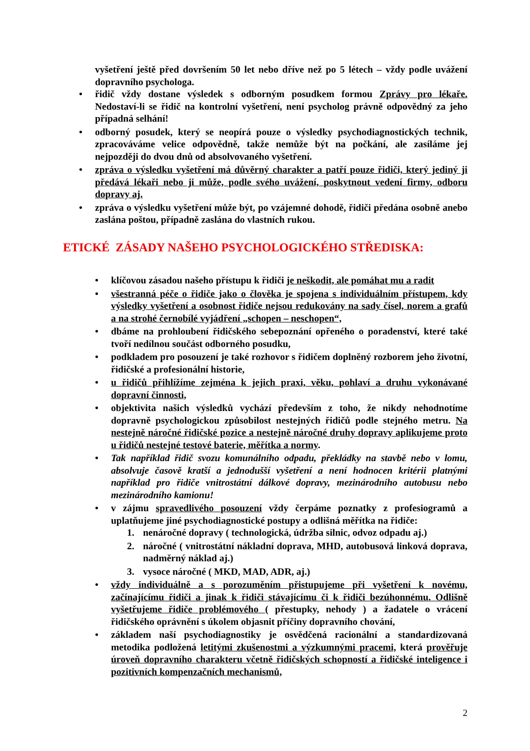vyšetření ještě před dovršením 50 let nebo dříve než po 5 létech – vždy podle uvážení dopravního psychologa.
• řidič vždy dostane výsledek s odborným posudkem formou Zprávy pro lékaře. Nedostaví-li se řidič na kontrolní vyšetření, není psycholog právně odpovědný za jeho případná selhání!
• odborný posudek, který se neopírá pouze o výsledky psychodiagnostických technik, zpracováváme velice odpovědně, takže nemůže být na počkání, ale zasíláme jej nejpozději do dvou dnů od absolvovaného vyšetření.
• zpráva o výsledku vyšetření má důvěrný charakter a patří pouze řidiči, který jediný ji předává lékaři nebo ji může, podle svého uvážení, poskytnout vedení firmy, odboru dopravy aj.
• zpráva o výsledku vyšetření může být, po vzájemné dohodě, řidiči předána osobně anebo zaslána poštou, případně zaslána do vlastních rukou.
ETICKÉ ZÁSADY NAŠEHO PSYCHOLOGICKÉHO STŘEDISKA:
• klíčovou zásadou našeho přístupu k řidiči je neškodit, ale pomáhat mu a radit
• všestranná péče o řidiče jako o člověka je spojena s individuálním přístupem, kdy výsledky vyšetření a osobnost řidiče nejsou redukovány na sady čísel, norem a grafů a na strohé černobílé vyjádření „schopen – neschopen“,
• dbáme na prohloubení řidičského sebepoznání opřeného o poradenství, které také tvoří nedílnou součást odborného posudku,
• podkladem pro posouzení je také rozhovor s řidičem doplněný rozborem jeho životní, řidičské a profesionální historie,
• u řidičů přihlížíme zejména k jejich praxi, věku, pohlaví a druhu vykonávané dopravní činnosti,
• objektivita našich výsledků vychází především z toho, že nikdy nehodnotíme dopravně psychologickou způsobilost nestejných řidičů podle stejného metru. Na nestejně náročné řidičské pozice a nestejně náročné druhy dopravy aplikujeme proto u řidičů nestejné testové baterie, měřítka a normy.
• Tak například řidič svozu komunálního odpadu, překládky na stavbě nebo v lomu, absolvuje časově kratší a jednodušší vyšetření a není hodnocen kritérii platnými například pro řidiče vnitrostátní dálkové dopravy, mezinárodního autobusu nebo mezinárodního kamionu!
• v zájmu spravedlivého posouzení vždy čerpáme poznatky z profesiogramů a uplatňujeme jiné psychodiagnostické postupy a odlišná měřítka na řidiče:
1. nenáročné dopravy ( technologická, údržba silnic, odvoz odpadu aj.)
2. náročné ( vnitrostátní nákladní doprava, MHD, autobusová linková doprava, nadměrný náklad aj.)
3. vysoce náročné ( MKD, MAD, ADR, aj.)
• vždy individuálně a s porozuměním přistupujeme při vyšetření k novému, začínajícímu řidiči a jinak k řidiči stávajícímu či k řidiči bezúhonnému. Odlišně vyšetřujeme řidiče problémového ( přestupky, nehody ) a žadatele o vrácení řidičského oprávnění s úkolem objasnit příčiny dopravního chování,
• základem naší psychodiagnostiky je osvědčená racionální a standardizovaná metodika podložená letitými zkušenostmi a výzkumnými pracemi, která prověřuje úroveň dopravního charakteru včetně řidičských schopností a řidičské inteligence i pozitivních kompenzačních mechanismů,
2